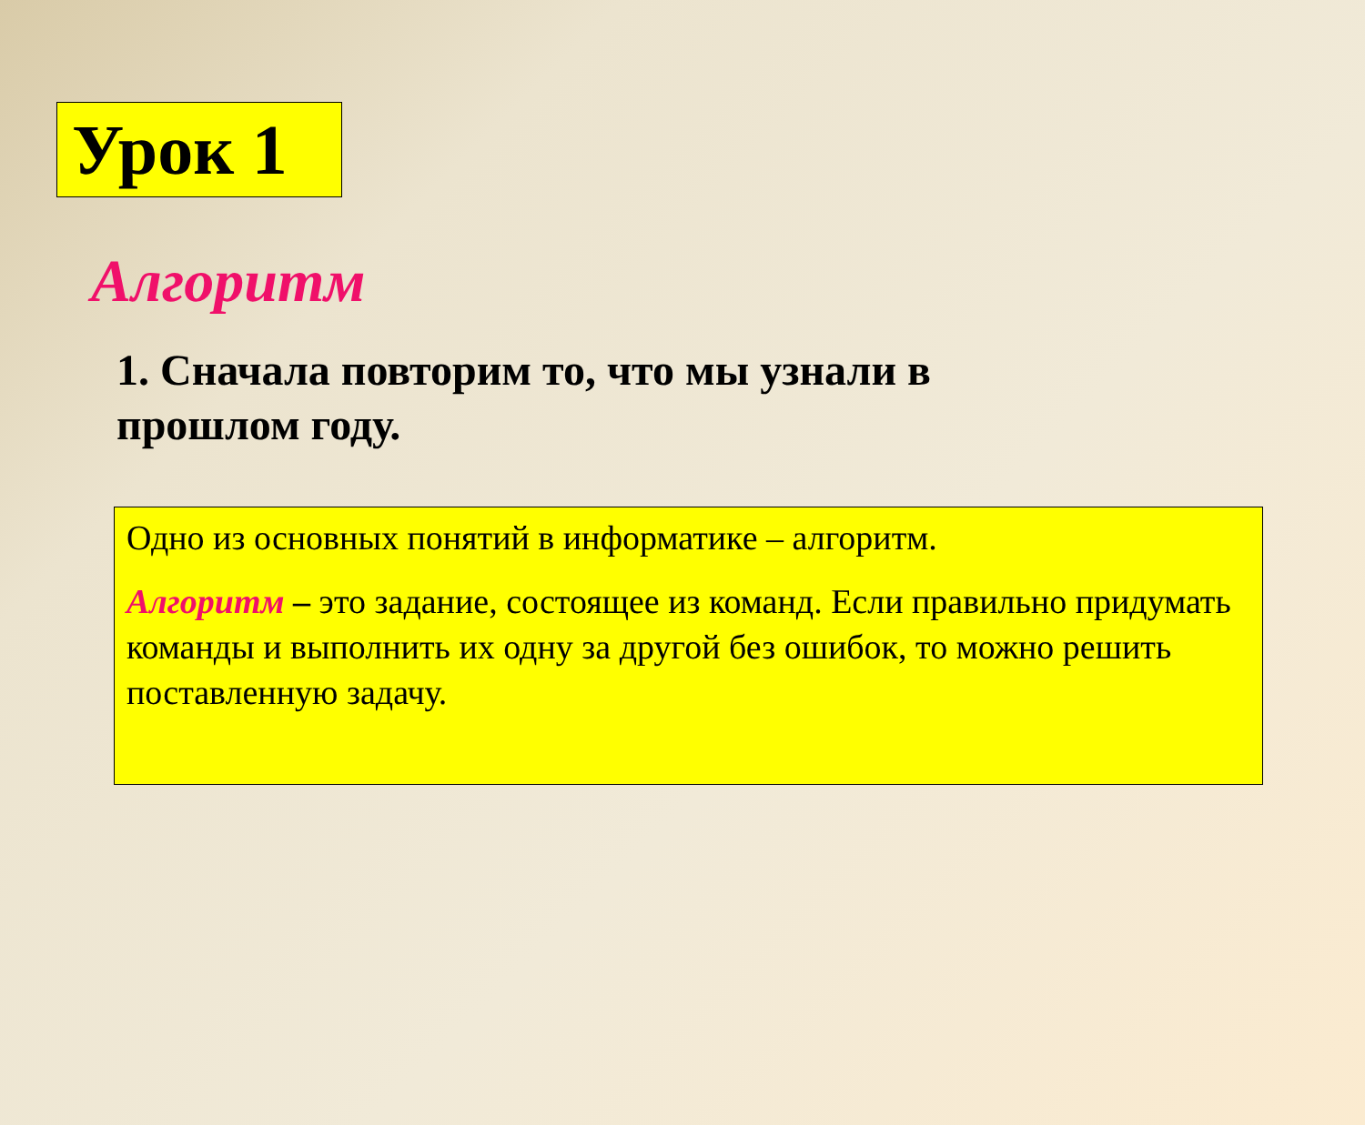Урок 1
Алгоритм
1. Сначала повторим то, что мы узнали в прошлом году.
Одно из основных понятий в информатике – алгоритм.
Алгоритм – это задание, состоящее из команд. Если правильно придумать команды и выполнить их одну за другой без ошибок, то можно решить поставленную задачу.